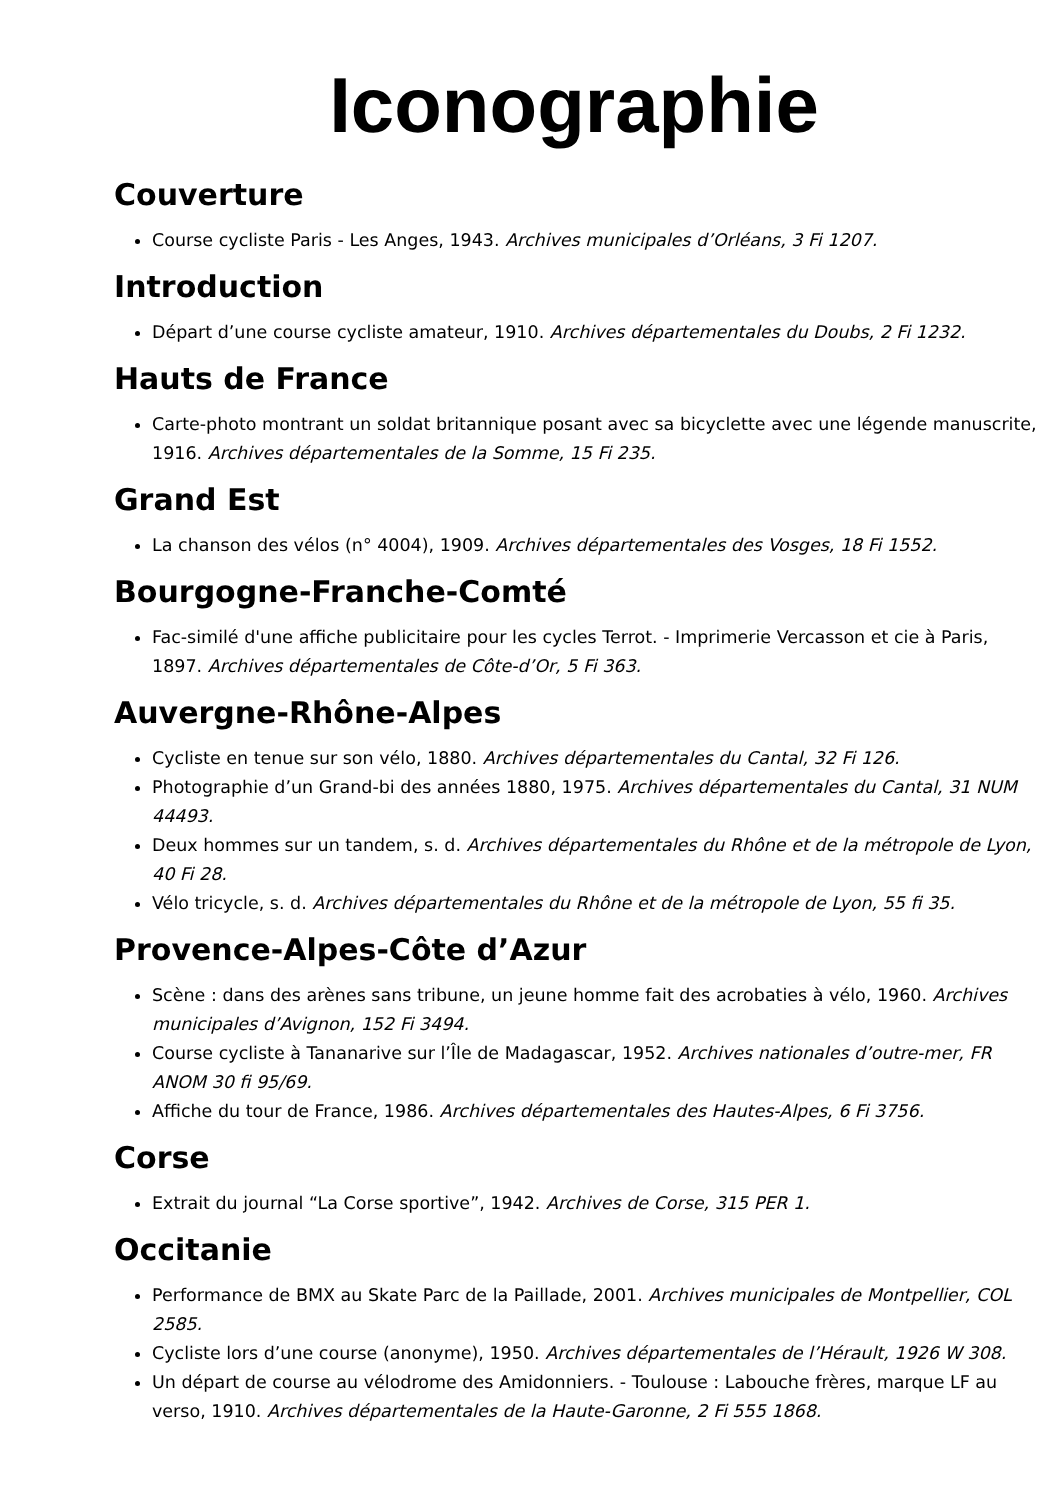Iconographie
Couverture
Course cycliste Paris - Les Anges, 1943. Archives municipales d’Orléans, 3 Fi 1207.
Introduction
Départ d’une course cycliste amateur, 1910. Archives départementales du Doubs, 2 Fi 1232.
Hauts de France
Carte-photo montrant un soldat britannique posant avec sa bicyclette avec une légende manuscrite, 1916. Archives départementales de la Somme, 15 Fi 235.
Grand Est
La chanson des vélos (n° 4004), 1909. Archives départementales des Vosges, 18 Fi 1552.
Bourgogne-Franche-Comté
Fac-similé d'une affiche publicitaire pour les cycles Terrot. - Imprimerie Vercasson et cie à Paris, 1897. Archives départementales de Côte-d’Or, 5 Fi 363.
Auvergne-Rhône-Alpes
Cycliste en tenue sur son vélo, 1880. Archives départementales du Cantal, 32 Fi 126.
Photographie d’un Grand-bi des années 1880, 1975. Archives départementales du Cantal, 31 NUM 44493.
Deux hommes sur un tandem, s. d. Archives départementales du Rhône et de la métropole de Lyon, 40 Fi 28.
Vélo tricycle, s. d. Archives départementales du Rhône et de la métropole de Lyon, 55 fi 35.
Provence-Alpes-Côte d’Azur
Scène : dans des arènes sans tribune, un jeune homme fait des acrobaties à vélo, 1960. Archives municipales d’Avignon, 152 Fi 3494.
Course cycliste à Tananarive sur l’Île de Madagascar, 1952. Archives nationales d’outre-mer, FR ANOM 30 fi 95/69.
Affiche du tour de France, 1986. Archives départementales des Hautes-Alpes, 6 Fi 3756.
Corse
Extrait du journal “La Corse sportive”, 1942. Archives de Corse, 315 PER 1.
Occitanie
Performance de BMX au Skate Parc de la Paillade, 2001. Archives municipales de Montpellier, COL 2585.
Cycliste lors d’une course (anonyme), 1950. Archives départementales de l’Hérault, 1926 W 308.
Un départ de course au vélodrome des Amidonniers. - Toulouse : Labouche frères, marque LF au verso, 1910. Archives départementales de la Haute-Garonne, 2 Fi 555 1868.